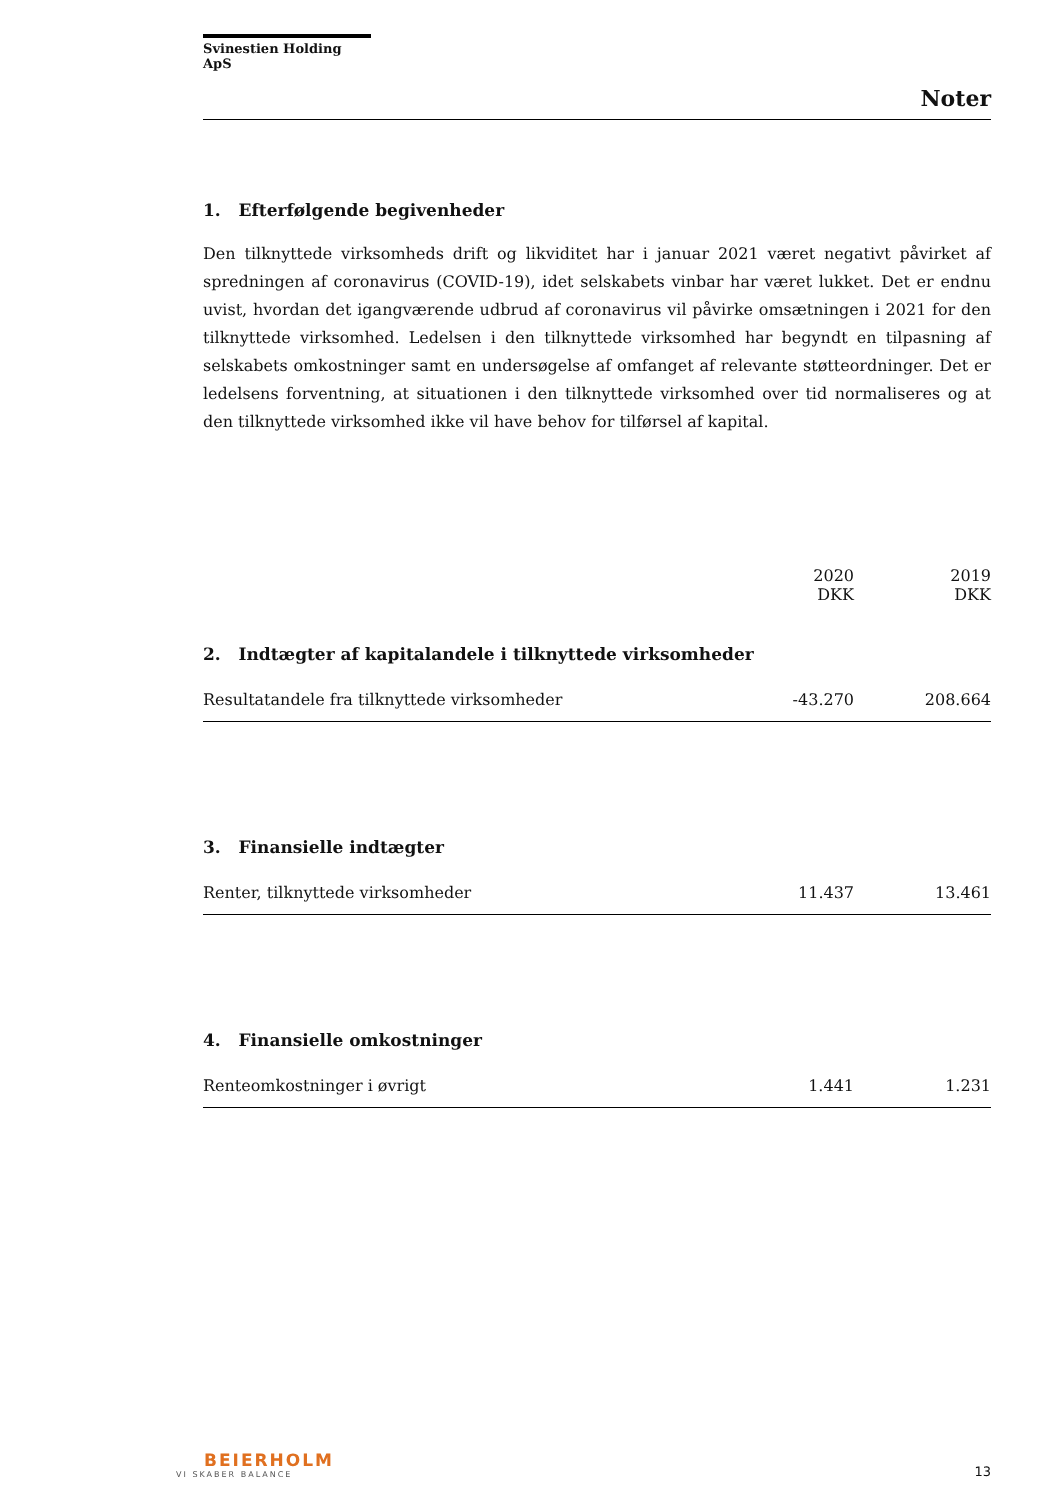Svinestien Holding ApS
Noter
1. Efterfølgende begivenheder
Den tilknyttede virksomheds drift og likviditet har i januar 2021 været negativt påvirket af spredningen af coronavirus (COVID-19), idet selskabets vinbar har været lukket. Det er endnu uvist, hvordan det igangværende udbrud af coronavirus vil påvirke omsætningen i 2021 for den tilknyttede virksomhed. Ledelsen i den tilknyttede virksomhed har begyndt en tilpasning af selskabets omkostninger samt en undersøgelse af omfanget af relevante støtteordninger. Det er ledelsens forventning, at situationen i den tilknyttede virksomhed over tid normaliseres og at den tilknyttede virksomhed ikke vil have behov for tilførsel af kapital.
| | 2020 | 2019 |
| --- | --- | --- |
| | DKK | DKK |
| 2. Indtægter af kapitalandele i tilknyttede virksomheder | | |
| Resultatandele fra tilknyttede virksomheder | -43.270 | 208.664 |
| 3. Finansielle indtægter | | |
| Renter, tilknyttede virksomheder | 11.437 | 13.461 |
| 4. Finansielle omkostninger | | |
| Renteomkostninger i øvrigt | 1.441 | 1.231 |
BEIERHOLM
VI SKABER BALANCE
13